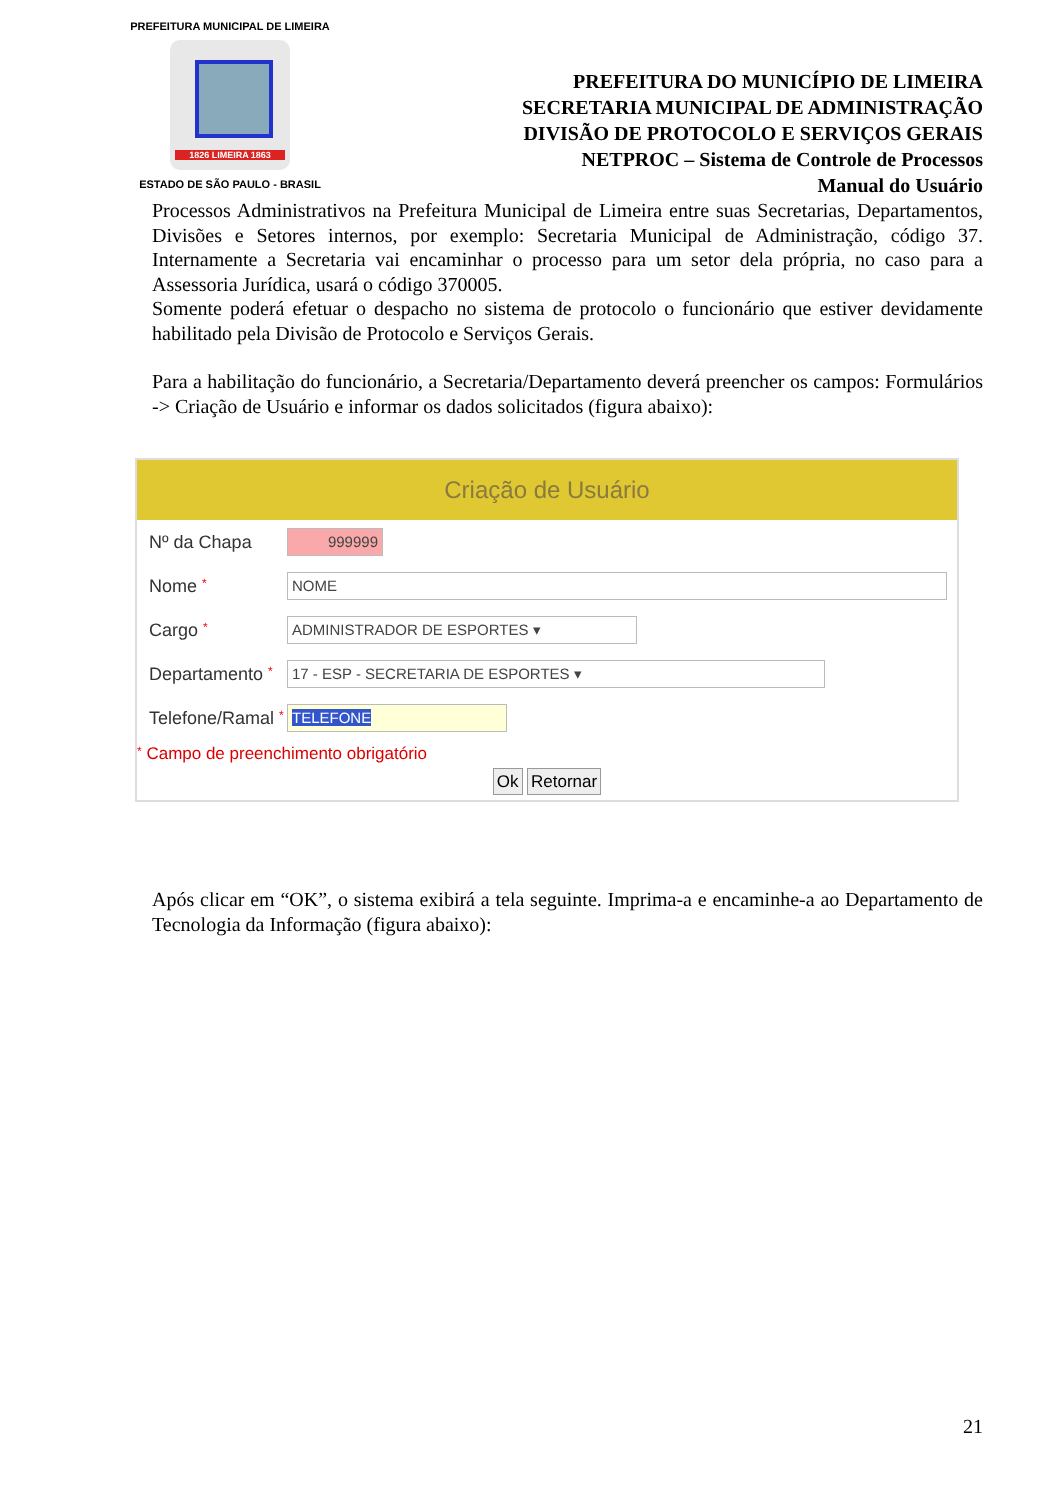PREFEITURA MUNICIPAL DE LIMEIRA
1826 LIMEIRA 1863
ESTADO DE SÃO PAULO - BRASIL
PREFEITURA DO MUNICÍPIO DE LIMEIRA
SECRETARIA MUNICIPAL DE ADMINISTRAÇÃO
DIVISÃO DE PROTOCOLO E SERVIÇOS GERAIS
NETPROC – Sistema de Controle de Processos
Manual do Usuário
Processos Administrativos na Prefeitura Municipal de Limeira entre suas Secretarias, Departamentos, Divisões e Setores internos, por exemplo: Secretaria Municipal de Administração, código 37. Internamente a Secretaria vai encaminhar o processo para um setor dela própria, no caso para a Assessoria Jurídica, usará o código 370005.
Somente poderá efetuar o despacho no sistema de protocolo o funcionário que estiver devidamente habilitado pela Divisão de Protocolo e Serviços Gerais.
Para a habilitação do funcionário, a Secretaria/Departamento deverá preencher os campos: Formulários -> Criação de Usuário e informar os dados solicitados (figura abaixo):
Criação de Usuário
Nº da Chapa
999999
Nome *
NOME
Cargo *
ADMINISTRADOR DE ESPORTES ▾
Departamento *
17 - ESP - SECRETARIA DE ESPORTES ▾
Telefone/Ramal *
TELEFONE
* Campo de preenchimento obrigatório
Ok Retornar
Após clicar em “OK”, o sistema exibirá a tela seguinte. Imprima-a e encaminhe-a ao Departamento de Tecnologia da Informação (figura abaixo):
21